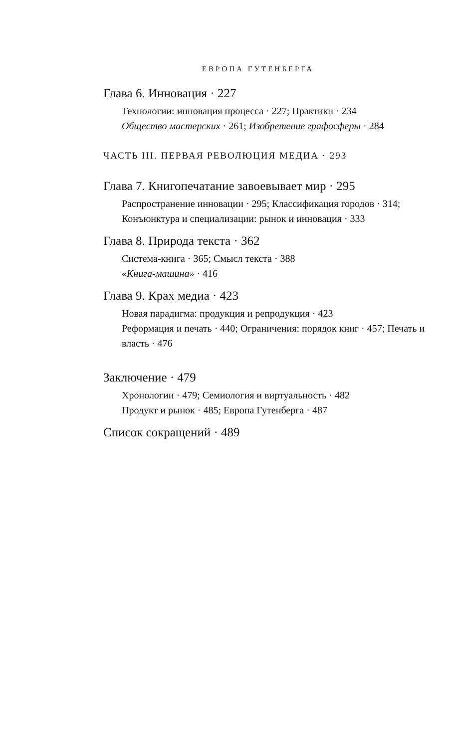ЕВРОПА ГУТЕНБЕРГА
Глава 6. Инновация · 227
Технологии: инновация процесса · 227; Практики · 234
Общество мастерских · 261; Изобретение графосферы · 284
ЧАСТЬ III. ПЕРВАЯ РЕВОЛЮЦИЯ МЕДИА · 293
Глава 7. Книгопечатание завоевывает мир · 295
Распространение инновации · 295; Классификация городов · 314; Конъюнктура и специализации: рынок и инновация · 333
Глава 8. Природа текста · 362
Система-книга · 365; Смысл текста · 388
«Книга-машина» · 416
Глава 9. Крах медиа · 423
Новая парадигма: продукция и репродукция · 423
Реформация и печать · 440; Ограничения: порядок книг · 457; Печать и власть · 476
Заключение · 479
Хронологии · 479; Семиология и виртуальность · 482
Продукт и рынок · 485; Европа Гутенберга · 487
Список сокращений · 489